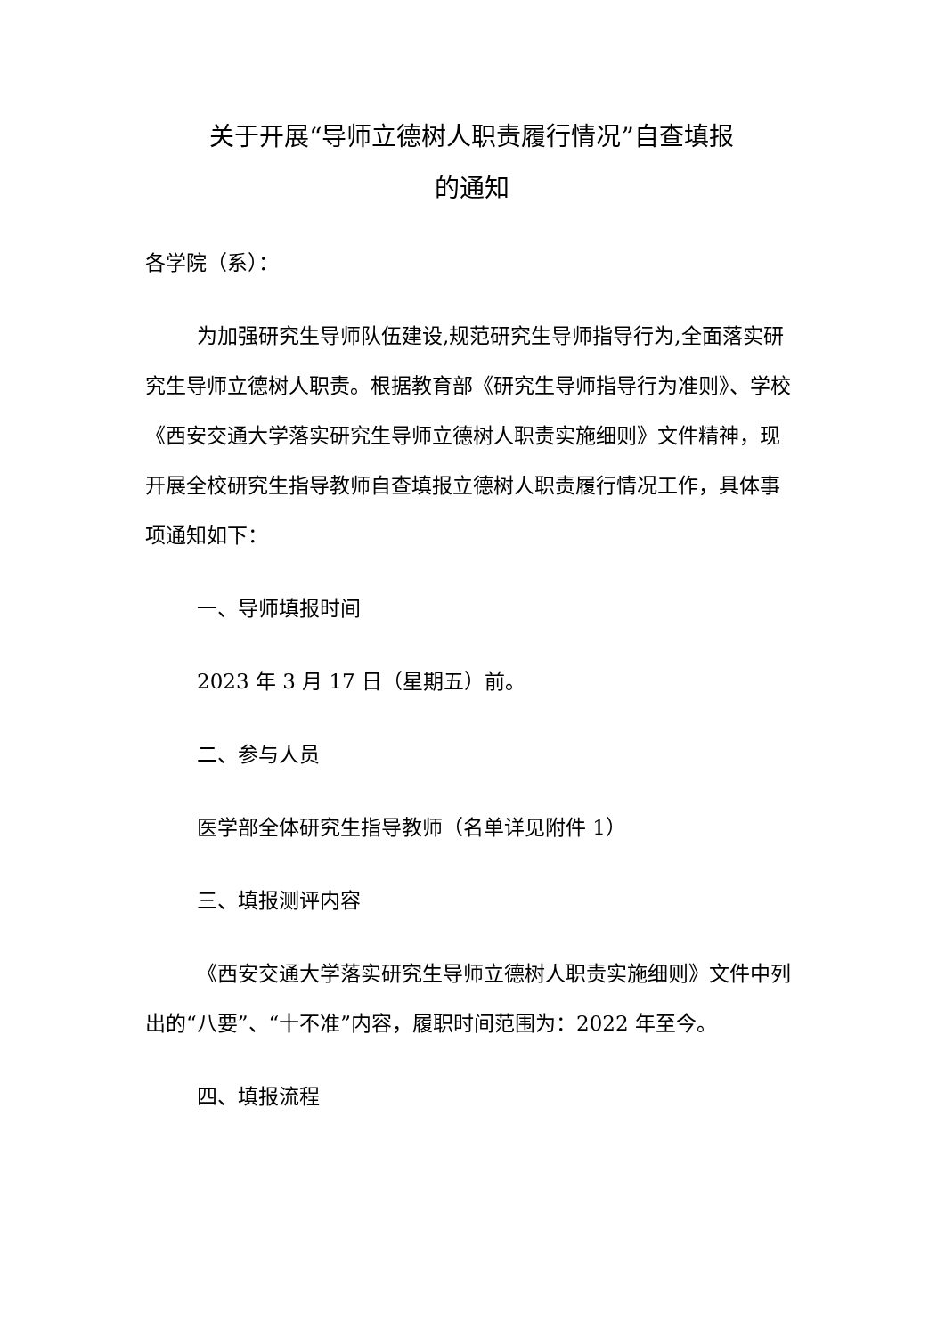关于开展“导师立德树人职责履行情况”自查填报
的通知
各学院（系）：
为加强研究生导师队伍建设,规范研究生导师指导行为,全面落实研究生导师立德树人职责。根据教育部《研究生导师指导行为准则》、学校《西安交通大学落实研究生导师立德树人职责实施细则》文件精神，现开展全校研究生指导教师自查填报立德树人职责履行情况工作，具体事项通知如下：
一、导师填报时间
2023 年 3 月 17 日（星期五）前。
二、参与人员
医学部全体研究生指导教师（名单详见附件 1）
三、填报测评内容
《西安交通大学落实研究生导师立德树人职责实施细则》文件中列出的“八要”、“十不准”内容，履职时间范围为：2022 年至今。
四、填报流程